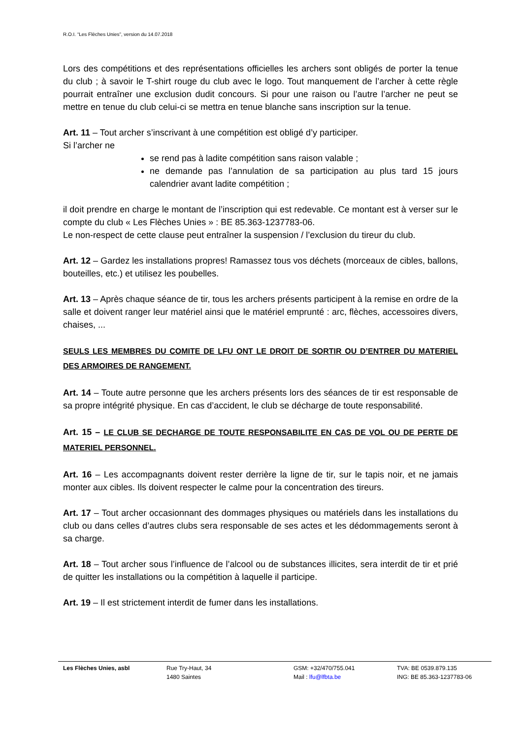R.O.I. “Les Flèches Unies”, version du 14.07.2018
Lors des compétitions et des représentations officielles les archers sont obligés de porter la tenue du club ; à savoir le T-shirt rouge du club avec le logo. Tout manquement de l’archer à cette règle pourrait entraîner une exclusion dudit concours. Si pour une raison ou l’autre l’archer ne peut se mettre en tenue du club celui-ci se mettra en tenue blanche sans inscription sur la tenue.
Art. 11 – Tout archer s’inscrivant à une compétition est obligé d’y participer.
Si l’archer ne
se rend pas à ladite compétition sans raison valable ;
ne demande pas l’annulation de sa participation au plus tard 15 jours calendrier avant ladite compétition ;
il doit prendre en charge le montant de l’inscription qui est redevable. Ce montant est à verser sur le compte du club « Les Flèches Unies » : BE 85.363-1237783-06.
Le non-respect de cette clause peut entraîner la suspension / l’exclusion du tireur du club.
Art. 12 – Gardez les installations propres! Ramassez tous vos déchets (morceaux de cibles, ballons, bouteilles, etc.) et utilisez les poubelles.
Art. 13 – Après chaque séance de tir, tous les archers présents participent à la remise en ordre de la salle et doivent ranger leur matériel ainsi que le matériel emprunté : arc, flèches, accessoires divers, chaises, ...
SEULS LES MEMBRES DU COMITE DE LFU ONT LE DROIT DE SORTIR OU D’ENTRER DU MATERIEL DES ARMOIRES DE RANGEMENT.
Art. 14 – Toute autre personne que les archers présents lors des séances de tir est responsable de sa propre intégrité physique. En cas d’accident, le club se décharge de toute responsabilité.
Art. 15 – LE CLUB SE DECHARGE DE TOUTE RESPONSABILITE EN CAS DE VOL OU DE PERTE DE MATERIEL PERSONNEL.
Art. 16 – Les accompagnants doivent rester derrière la ligne de tir, sur le tapis noir, et ne jamais monter aux cibles. Ils doivent respecter le calme pour la concentration des tireurs.
Art. 17 – Tout archer occasionnant des dommages physiques ou matériels dans les installations du club ou dans celles d’autres clubs sera responsable de ses actes et les dédommagements seront à sa charge.
Art. 18 – Tout archer sous l’influence de l’alcool ou de substances illicites, sera interdit de tir et prié de quitter les installations ou la compétition à laquelle il participe.
Art. 19 – Il est strictement interdit de fumer dans les installations.
Les Flèches Unies, asbl Rue Try-Haut, 34
1480 Saintes
GSM: +32/470/755.041
Mail : lfu@lfbta.be
TVA: BE 0539.879.135
ING: BE 85.363-1237783-06